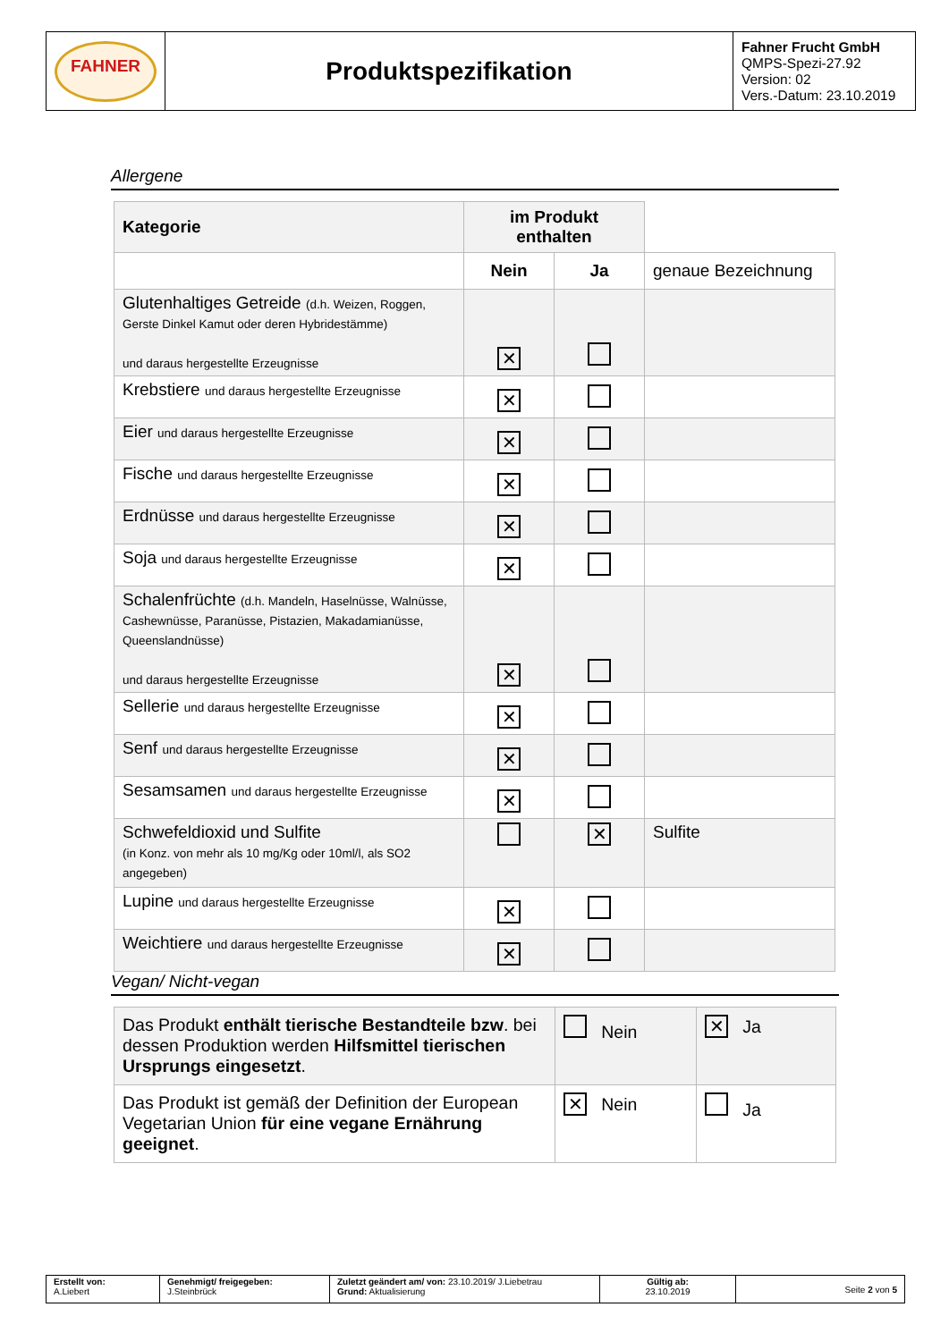| FAHNER | Produktspezifikation | Fahner Frucht GmbH QMPS-Spezi-27.92 Version: 02 Vers.-Datum: 23.10.2019 |
Allergene
| Kategorie | im Produkt enthalten | | |
| | Nein | Ja | genaue Bezeichnung |
| Glutenhaltiges Getreide (d.h. Weizen, Roggen, Gerste Dinkel Kamut oder deren Hybridestämme) und daraus hergestellte Erzeugnisse | ✕ | | |
| Krebstiere und daraus hergestellte Erzeugnisse | ✕ | | |
| Eier und daraus hergestellte Erzeugnisse | ✕ | | |
| Fische und daraus hergestellte Erzeugnisse | ✕ | | |
| Erdnüsse und daraus hergestellte Erzeugnisse | ✕ | | |
| Soja und daraus hergestellte Erzeugnisse | ✕ | | |
| Schalenfrüchte (d.h. Mandeln, Haselnüsse, Walnüsse, Cashewnüsse, Paranüsse, Pistazien, Makadamianüsse, Queenslandnüsse) und daraus hergestellte Erzeugnisse | ✕ | | |
| Sellerie und daraus hergestellte Erzeugnisse | ✕ | | |
| Senf und daraus hergestellte Erzeugnisse | ✕ | | |
| Sesamsamen und daraus hergestellte Erzeugnisse | ✕ | | |
| Schwefeldioxid und Sulfite (in Konz. von mehr als 10 mg/Kg oder 10ml/l, als SO2 angegeben) | | ✕ | Sulfite |
| Lupine und daraus hergestellte Erzeugnisse | ✕ | | |
| Weichtiere und daraus hergestellte Erzeugnisse | ✕ | | |
Vegan/ Nicht-vegan
| Das Produkt enthält tierische Bestandteile bzw . bei dessen Produktion werden Hilfsmittel tierischen Ursprungs eingesetzt . | Nein | ✕ Ja |
| Das Produkt ist gemäß der Definition der European Vegetarian Union für eine vegane Ernährung geeignet . | ✕ Nein | Ja |
| Erstellt von: A.Liebert | Genehmigt/ freigegeben: J.Steinbrück | Zuletzt geändert am/ von: 23.10.2019/ J.Liebetrau Grund: Aktualisierung | Gültig ab: 23.10.2019 | Seite 2 von 5 |